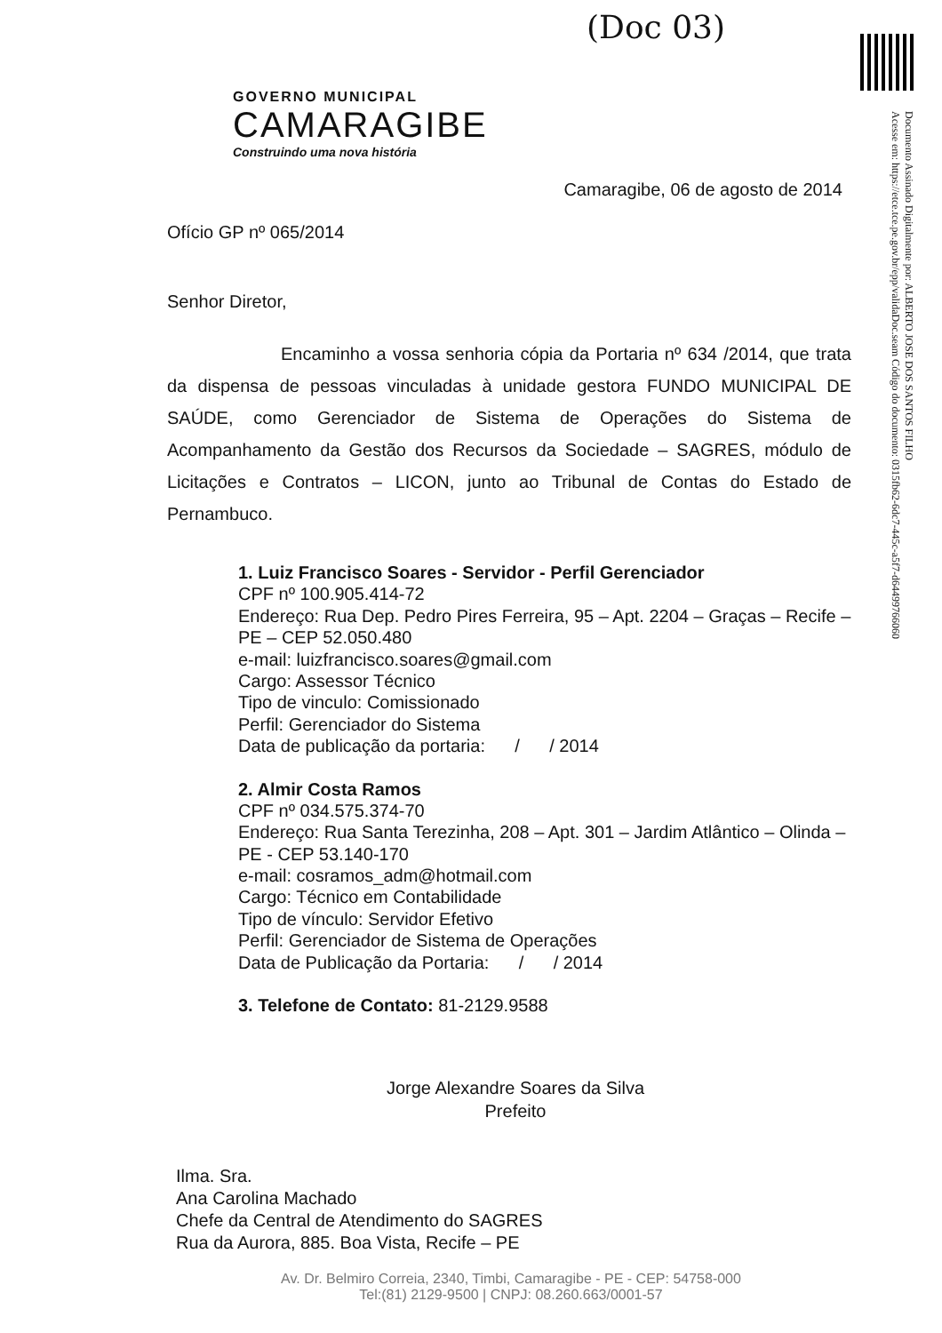(Doc 03)
Documento Assinado Digitalmente por: ALBERTO JOSE DOS SANTOS FILHO
Acesse em: https://etce.tce.pe.gov.br/epp/validaDoc.seam Código do documento: 0315fb62-6dc7-445c-a5f7-d64499766060
GOVERNO MUNICIPAL
CAMARAGIBE
Construindo uma nova história
Camaragibe, 06 de agosto de 2014
Ofício GP nº 065/2014
Senhor Diretor,
Encaminho a vossa senhoria cópia da Portaria nº 634 /2014, que trata da dispensa de pessoas vinculadas à unidade gestora FUNDO MUNICIPAL DE SAÚDE, como Gerenciador de Sistema de Operações do Sistema de Acompanhamento da Gestão dos Recursos da Sociedade – SAGRES, módulo de Licitações e Contratos – LICON, junto ao Tribunal de Contas do Estado de Pernambuco.
1. Luiz Francisco Soares - Servidor - Perfil Gerenciador
CPF nº 100.905.414-72
Endereço: Rua Dep. Pedro Pires Ferreira, 95 – Apt. 2204 – Graças – Recife – PE – CEP 52.050.480
e-mail: luizfrancisco.soares@gmail.com
Cargo: Assessor Técnico
Tipo de vinculo: Comissionado
Perfil: Gerenciador do Sistema
Data de publicação da portaria: / / 2014
2. Almir Costa Ramos
CPF nº 034.575.374-70
Endereço: Rua Santa Terezinha, 208 – Apt. 301 – Jardim Atlântico – Olinda – PE - CEP 53.140-170
e-mail: cosramos_adm@hotmail.com
Cargo: Técnico em Contabilidade
Tipo de vínculo: Servidor Efetivo
Perfil: Gerenciador de Sistema de Operações
Data de Publicação da Portaria: / / 2014
3. Telefone de Contato: 81-2129.9588
Jorge Alexandre Soares da Silva
Prefeito
Ilma. Sra.
Ana Carolina Machado
Chefe da Central de Atendimento do SAGRES
Rua da Aurora, 885. Boa Vista, Recife – PE
Av. Dr. Belmiro Correia, 2340, Timbi, Camaragibe - PE - CEP: 54758-000
Tel:(81) 2129-9500 | CNPJ: 08.260.663/0001-57